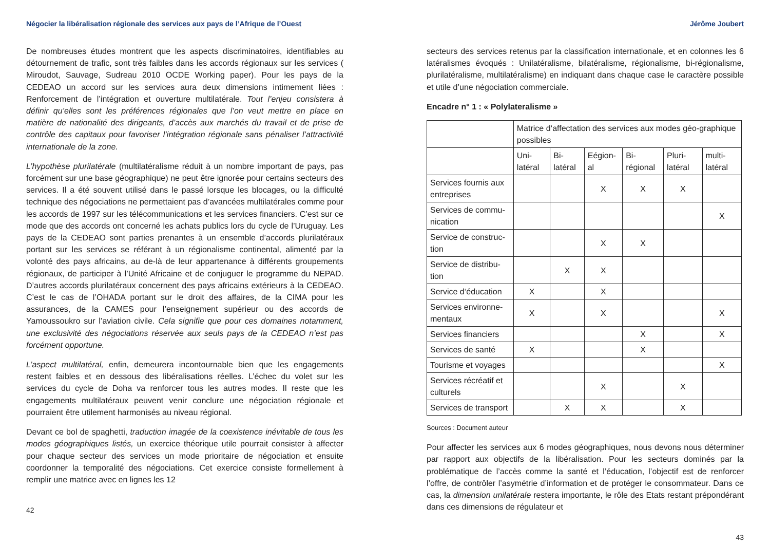Négocier la libéralisation régionale des services aux pays de l’Afrique de l’Ouest
De nombreuses études montrent que les aspects discriminatoires, identifiables au détournement de trafic, sont très faibles dans les accords régionaux sur les services ( Miroudot, Sauvage, Sudreau 2010 OCDE Working paper). Pour les pays de la CEDEAO un accord sur les services aura deux dimensions intimement liées : Renforcement de l’intégration et ouverture multilatérale. Tout l’enjeu consistera à définir qu’elles sont les préférences régionales que l’on veut mettre en place en matière de nationalité des dirigeants, d’accès aux marchés du travail et de prise de contrôle des capitaux pour favoriser l’intégration régionale sans pénaliser l’attractivité internationale de la zone.
L’hypothèse plurilatérale (multilatéralisme réduit à un nombre important de pays, pas forcément sur une base géographique) ne peut être ignorée pour certains secteurs des services. Il a été souvent utilisé dans le passé lorsque les blocages, ou la difficulté technique des négociations ne permettaient pas d’avancées multilatérales comme pour les accords de 1997 sur les télécommunications et les services financiers. C’est sur ce mode que des accords ont concerné les achats publics lors du cycle de l’Uruguay. Les pays de la CEDEAO sont parties prenantes à un ensemble d’accords plurilatéraux portant sur les services se référant à un régionalisme continental, alimenté par la volonté des pays africains, au de-là de leur appartenance à différents groupements régionaux, de participer à l’Unité Africaine et de conjuguer le programme du NEPAD. D’autres accords plurilatéraux concernent des pays africains extérieurs à la CEDEAO. C’est le cas de l’OHADA portant sur le droit des affaires, de la CIMA pour les assurances, de la CAMES pour l’enseignement supérieur ou des accords de Yamoussoukro sur l’aviation civile. Cela signifie que pour ces domaines notamment, une exclusivité des négociations réservée aux seuls pays de la CEDEAO n’est pas forcément opportune.
L’aspect multilatéral, enfin, demeurera incontournable bien que les engagements restent faibles et en dessous des libéralisations réelles. L’échec du volet sur les services du cycle de Doha va renforcer tous les autres modes. Il reste que les engagements multilatéraux peuvent venir conclure une négociation régionale et pourraient être utilement harmonisés au niveau régional.
Devant ce bol de spaghetti, traduction imagée de la coexistence inévitable de tous les modes géographiques listés, un exercice théorique utile pourrait consister à affecter pour chaque secteur des services un mode prioritaire de négociation et ensuite coordonner la temporalité des négociations. Cet exercice consiste formellement à remplir une matrice avec en lignes les 12
42
Jérôme Joubert
secteurs des services retenus par la classification internationale, et en colonnes les 6 latéralismes évoqués : Unilatéralisme, bilatéralisme, régionalisme, bi-régionalisme, plurilatéralisme, multilatéralisme) en indiquant dans chaque case le caractère possible et utile d’une négociation commerciale.
Encadre n° 1 : « Polylateralisme »
| | Matrice d‘affectation des services aux modes géo-graphique possibles | | | | | |
| | Uni-latéral | Bi-latéral | Eégion-al | Bi-régional | Pluri-latéral | multi-latéral |
| Services fournis aux entreprises | | | X | X | X | |
| Services de commu-nication | | | | | | X |
| Service de construc-tion | | | X | X | | |
| Service de distribu-tion | | X | X | | | |
| Service d‘éducation | X | | X | | | |
| Services environne-mentaux | X | | X | | | X |
| Services financiers | | | | X | | X |
| Services de santé | X | | | X | | |
| Tourisme et voyages | | | | | | X |
| Services récréatif et culturels | | | X | | X | |
| Services de transport | | X | X | | X | |
Sources : Document auteur
Pour affecter les services aux 6 modes géographiques, nous devons nous déterminer par rapport aux objectifs de la libéralisation. Pour les secteurs dominés par la problématique de l’accès comme la santé et l’éducation, l’objectif est de renforcer l’offre, de contrôler l’asymétrie d’information et de protéger le consommateur. Dans ce cas, la dimension unilatérale restera importante, le rôle des Etats restant prépondérant dans ces dimensions de régulateur et
43